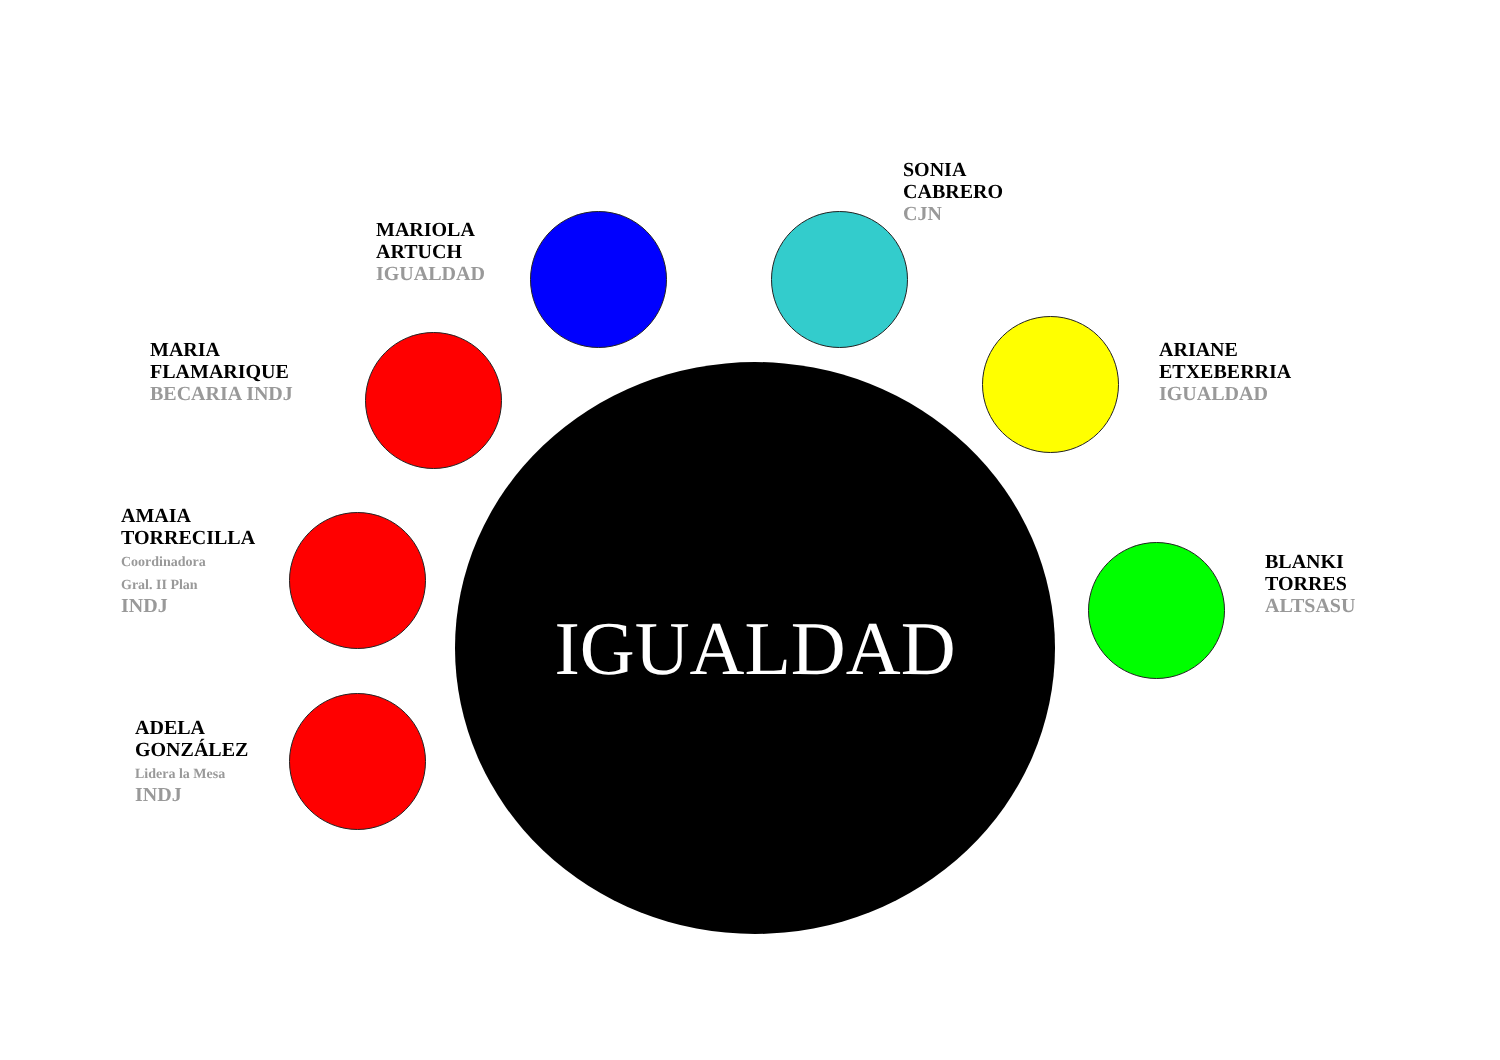SONIA
CABRERO
CJN
MARIOLA
ARTUCH
IGUALDAD
MARIA
FLAMARIQUE
BECARIA INDJ
ARIANE
ETXEBERRIA
IGUALDAD
AMAIA
TORRECILLA
Coordinadora
Gral. II Plan
INDJ
IGUALDAD
BLANKI
TORRES
ALTSASU
ADELA
GONZÁLEZ
Lidera la Mesa
INDJ